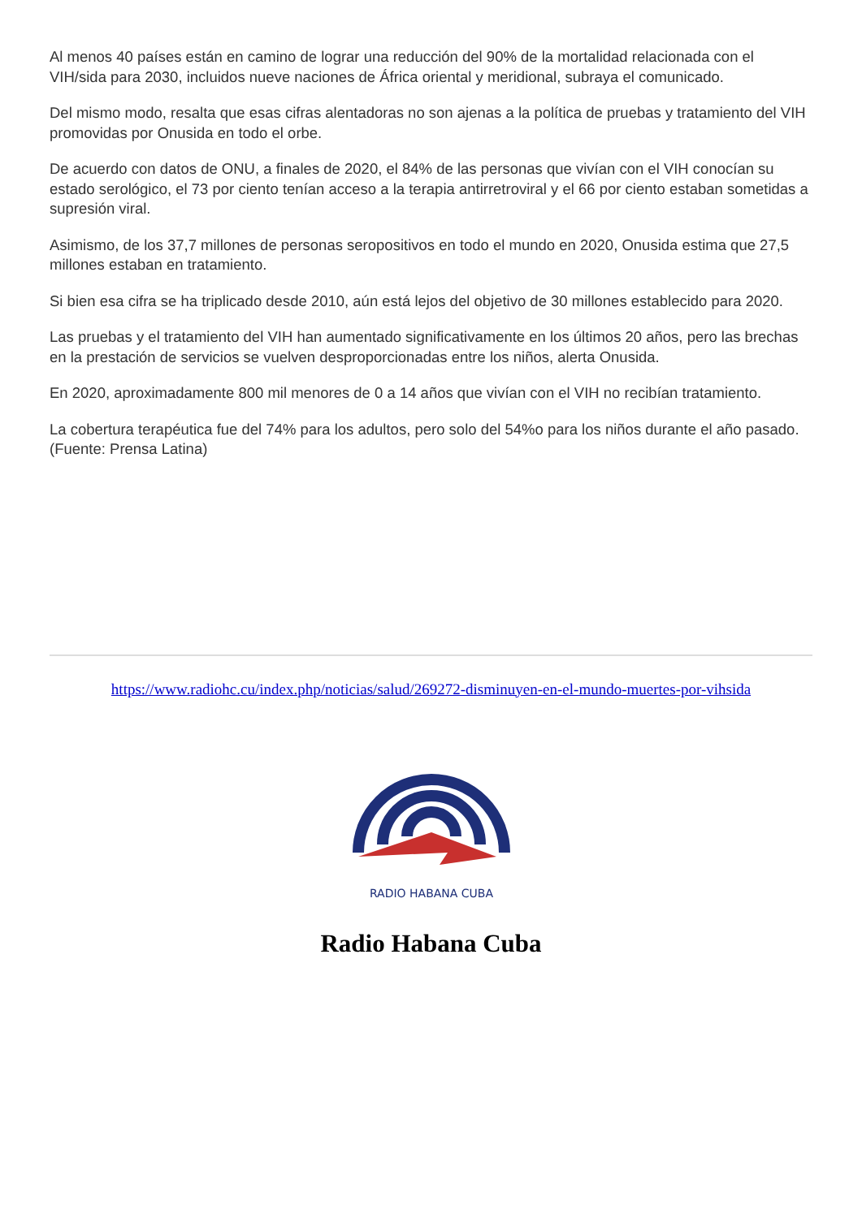Al menos 40 países están en camino de lograr una reducción del 90% de la mortalidad relacionada con el VIH/sida para 2030, incluidos nueve naciones de África oriental y meridional, subraya el comunicado.
Del mismo modo, resalta que esas cifras alentadoras no son ajenas a la política de pruebas y tratamiento del VIH promovidas por Onusida en todo el orbe.
De acuerdo con datos de ONU, a finales de 2020, el 84% de las personas que vivían con el VIH conocían su estado serológico, el 73 por ciento tenían acceso a la terapia antirretroviral y el 66 por ciento estaban sometidas a supresión viral.
Asimismo, de los 37,7 millones de personas seropositivos en todo el mundo en 2020, Onusida estima que 27,5 millones estaban en tratamiento.
Si bien esa cifra se ha triplicado desde 2010, aún está lejos del objetivo de 30 millones establecido para 2020.
Las pruebas y el tratamiento del VIH han aumentado significativamente en los últimos 20 años, pero las brechas en la prestación de servicios se vuelven desproporcionadas entre los niños, alerta Onusida.
En 2020, aproximadamente 800 mil menores de 0 a 14 años que vivían con el VIH no recibían tratamiento.
La cobertura terapéutica fue del 74% para los adultos, pero solo del 54%o para los niños durante el año pasado. (Fuente: Prensa Latina)
https://www.radiohc.cu/index.php/noticias/salud/269272-disminuyen-en-el-mundo-muertes-por-vihsida
RADIO HABANA CUBA
Radio Habana Cuba